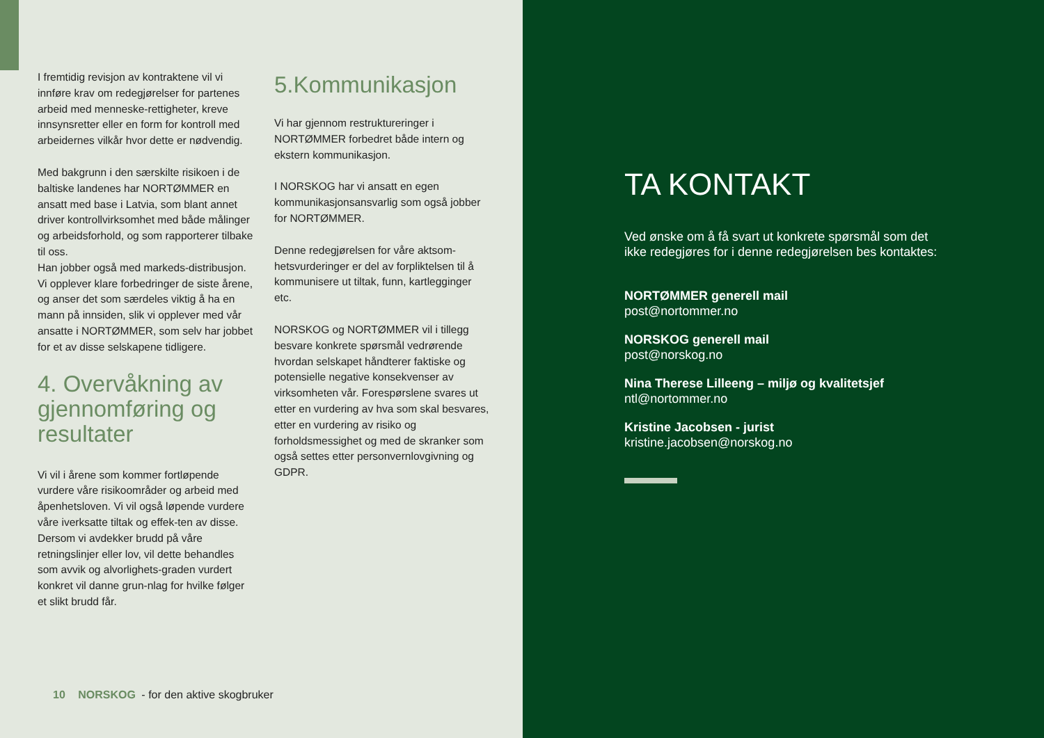I fremtidig revisjon av kontraktene vil vi innføre krav om redegjørelser for partenes arbeid med menneske-rettigheter, kreve innsynsretter eller en form for kontroll med arbeidernes vilkår hvor dette er nødvendig.
Med bakgrunn i den særskilte risikoen i de baltiske landenes har NORTØMMER en ansatt med base i Latvia, som blant annet driver kontrollvirksomhet med både målinger og arbeidsforhold, og som rapporterer tilbake til oss.
Han jobber også med markeds-distribusjon. Vi opplever klare forbedringer de siste årene, og anser det som særdeles viktig å ha en mann på innsiden, slik vi opplever med vår ansatte i NORTØMMER, som selv har jobbet for et av disse selskapene tidligere.
4. Overvåkning av gjennomføring og resultater
Vi vil i årene som kommer fortløpende vurdere våre risikoområder og arbeid med åpenhetsloven. Vi vil også løpende vurdere våre iverksatte tiltak og effek-ten av disse. Dersom vi avdekker brudd på våre retningslinjer eller lov, vil dette behandles som avvik og alvorlighets-graden vurdert konkret vil danne grun-nlag for hvilke følger et slikt brudd får.
5.Kommunikasjon
Vi har gjennom restruktureringer i NORTØMMER forbedret både intern og ekstern kommunikasjon.
I NORSKOG har vi ansatt en egen kommunikasjonsansvarlig som også jobber for NORTØMMER.
Denne redegjørelsen for våre aktsom-hetsvurderinger er del av forpliktelsen til å kommunisere ut tiltak, funn, kartlegginger etc.
NORSKOG og NORTØMMER vil i tillegg besvare konkrete spørsmål vedrørende hvordan selskapet håndterer faktiske og potensielle negative konsekvenser av virksomheten vår. Forespørslene svares ut etter en vurdering av hva som skal besvares, etter en vurdering av risiko og forholdsmessighet og med de skranker som også settes etter personvernlovgivning og GDPR.
10 NORSKOG - for den aktive skogbruker
TA KONTAKT
Ved ønske om å få svart ut konkrete spørsmål som det ikke redegjøres for i denne redegjørelsen bes kontaktes:
NORTØMMER generell mail
post@nortommer.no
NORSKOG generell mail
post@norskog.no
Nina Therese Lilleeng – miljø og kvalitetsjef
ntl@nortommer.no
Kristine Jacobsen - jurist
kristine.jacobsen@norskog.no